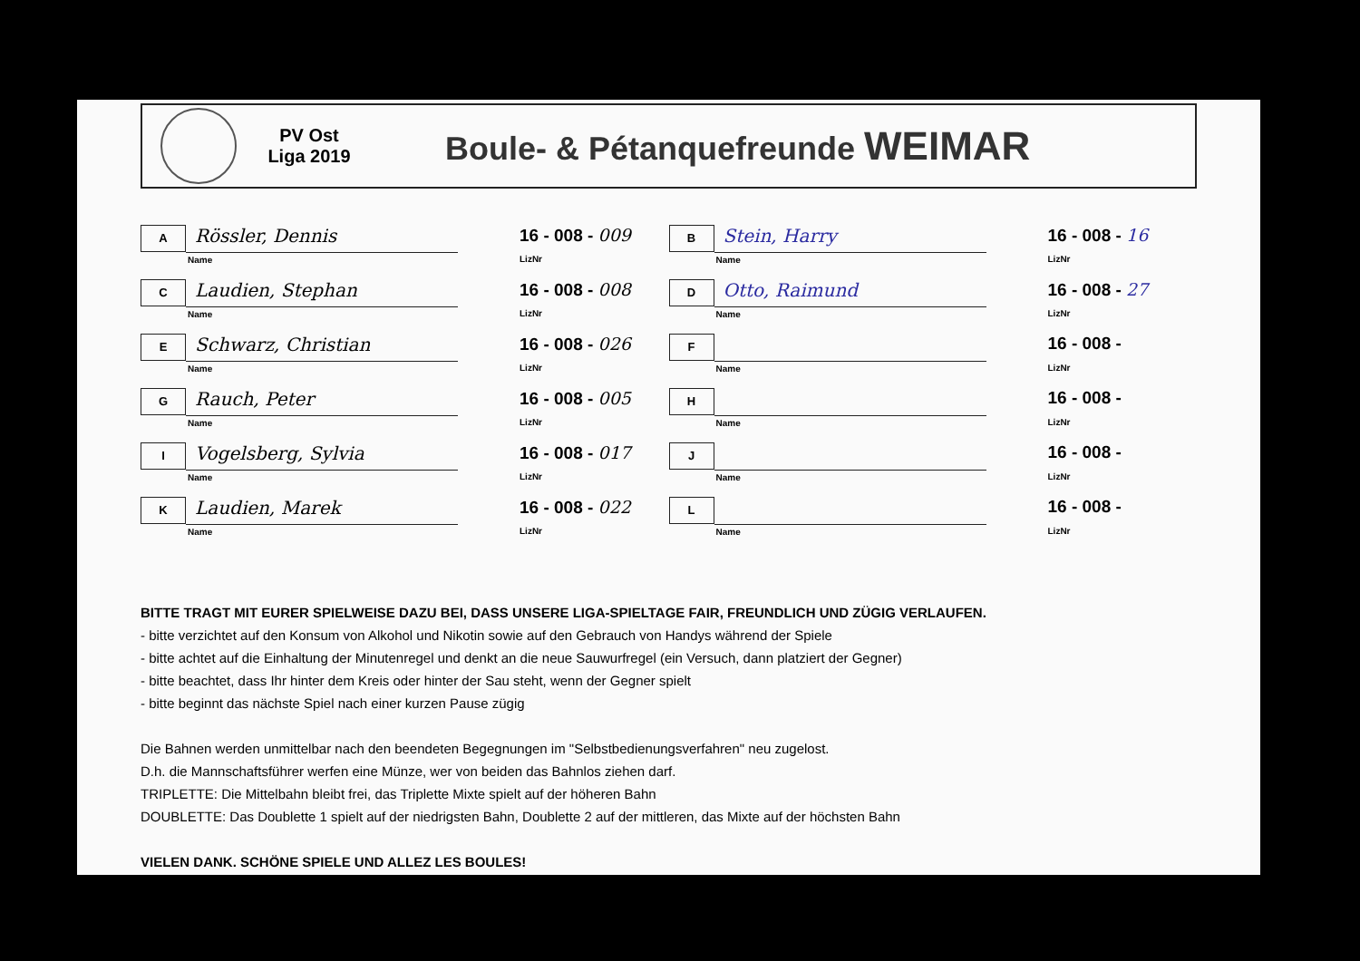PV Ost
Liga 2019
Boule- & Pétanquefreunde WEIMAR
A
Rössler, Dennis
Name
16 - 008 - 009
LizNr
B
Stein, Harry
Name
16 - 008 - 16
LizNr
C
Laudien, Stephan
Name
16 - 008 - 008
LizNr
D
Otto, Raimund
Name
16 - 008 - 27
LizNr
E
Schwarz, Christian
Name
16 - 008 - 026
LizNr
F
Name
16 - 008 -
LizNr
G
Rauch, Peter
Name
16 - 008 - 005
LizNr
H
Name
16 - 008 -
LizNr
I
Vogelsberg, Sylvia
Name
16 - 008 - 017
LizNr
J
Name
16 - 008 -
LizNr
K
Laudien, Marek
Name
16 - 008 - 022
LizNr
L
Name
16 - 008 -
LizNr
BITTE TRAGT MIT EURER SPIELWEISE DAZU BEI, DASS UNSERE LIGA-SPIELTAGE FAIR, FREUNDLICH UND ZÜGIG VERLAUFEN.
- bitte verzichtet auf den Konsum von Alkohol und Nikotin sowie auf den Gebrauch von Handys während der Spiele
- bitte achtet auf die Einhaltung der Minutenregel und denkt an die neue Sauwurfregel (ein Versuch, dann platziert der Gegner)
- bitte beachtet, dass Ihr hinter dem Kreis oder hinter der Sau steht, wenn der Gegner spielt
- bitte beginnt das nächste Spiel nach einer kurzen Pause zügig
Die Bahnen werden unmittelbar nach den beendeten Begegnungen im "Selbstbedienungsverfahren" neu zugelost.
D.h. die Mannschaftsführer werfen eine Münze, wer von beiden das Bahnlos ziehen darf.
TRIPLETTE: Die Mittelbahn bleibt frei, das Triplette Mixte spielt auf der höheren Bahn
DOUBLETTE: Das Doublette 1 spielt auf der niedrigsten Bahn, Doublette 2 auf der mittleren, das Mixte auf der höchsten Bahn
VIELEN DANK. SCHÖNE SPIELE UND ALLEZ LES BOULES!